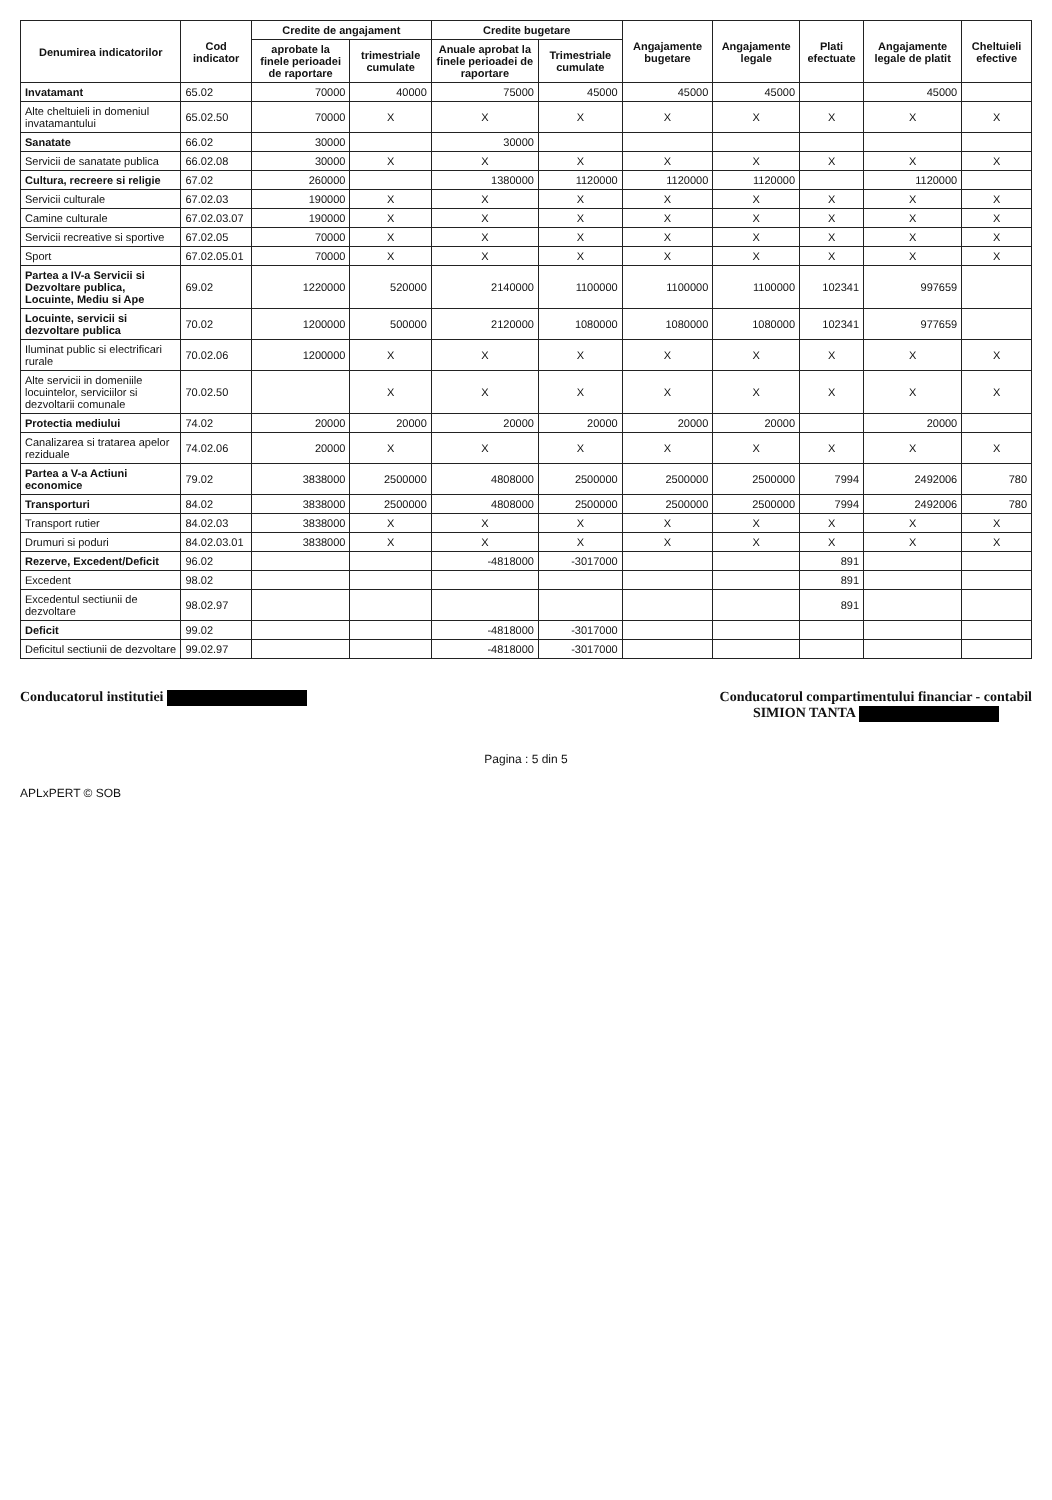| Denumirea indicatorilor | Cod indicator | Credite de angajament | | Credite bugetare | | Angajamente bugetare | Angajamente legale | Plati efectuate | Angajamente legale de platit | Cheltuieli efective |
| --- | --- | --- | --- | --- | --- | --- | --- | --- | --- | --- |
| | | aprobate la finele perioadei de raportare | trimestriale cumulate | Anuale aprobat la finele perioadei de raportare | Trimestriale cumulate | | | | | |
| Invatamant | 65.02 | 70000 | 40000 | 75000 | 45000 | 45000 | 45000 | | 45000 | |
| Alte cheltuieli in domeniul invatamantului | 65.02.50 | 70000 | X | X | X | X | X | X | X | X |
| Sanatate | 66.02 | 30000 | | 30000 | | | | | | |
| Servicii de sanatate publica | 66.02.08 | 30000 | X | X | X | X | X | X | X | X |
| Cultura, recreere si religie | 67.02 | 260000 | | 1380000 | 1120000 | 1120000 | 1120000 | | 1120000 | |
| Servicii culturale | 67.02.03 | 190000 | X | X | X | X | X | X | X | X |
| Camine culturale | 67.02.03.07 | 190000 | X | X | X | X | X | X | X | X |
| Servicii recreative si sportive | 67.02.05 | 70000 | X | X | X | X | X | X | X | X |
| Sport | 67.02.05.01 | 70000 | X | X | X | X | X | X | X | X |
| Partea a IV-a Servicii si Dezvoltare publica, Locuinte, Mediu si Ape | 69.02 | 1220000 | 520000 | 2140000 | 1100000 | 1100000 | 1100000 | 102341 | 997659 | |
| Locuinte, servicii si dezvoltare publica | 70.02 | 1200000 | 500000 | 2120000 | 1080000 | 1080000 | 1080000 | 102341 | 977659 | |
| Iluminat public si electrificari rurale | 70.02.06 | 1200000 | X | X | X | X | X | X | X | X |
| Alte servicii in domeniile locuintelor, serviciilor si dezvoltarii comunale | 70.02.50 | | X | X | X | X | X | X | X | X |
| Protectia mediului | 74.02 | 20000 | 20000 | 20000 | 20000 | 20000 | 20000 | | 20000 | |
| Canalizarea si tratarea apelor reziduale | 74.02.06 | 20000 | X | X | X | X | X | X | X | X |
| Partea a V-a Actiuni economice | 79.02 | 3838000 | 2500000 | 4808000 | 2500000 | 2500000 | 2500000 | 7994 | 2492006 | 780 |
| Transporturi | 84.02 | 3838000 | 2500000 | 4808000 | 2500000 | 2500000 | 2500000 | 7994 | 2492006 | 780 |
| Transport rutier | 84.02.03 | 3838000 | X | X | X | X | X | X | X | X |
| Drumuri si poduri | 84.02.03.01 | 3838000 | X | X | X | X | X | X | X | X |
| Rezerve, Excedent/Deficit | 96.02 | | | -4818000 | -3017000 | | | 891 | | |
| Excedent | 98.02 | | | | | | | 891 | | |
| Excedentul sectiunii de dezvoltare | 98.02.97 | | | | | | | 891 | | |
| Deficit | 99.02 | | | -4818000 | -3017000 | | | | | |
| Deficitul sectiunii de dezvoltare | 99.02.97 | | | -4818000 | -3017000 | | | | | |
Conducatorul institutiei Conducatorul compartimentului financiar - contabil
SIMION TANTA
Pagina : 5 din 5
APLxPERT © SOB